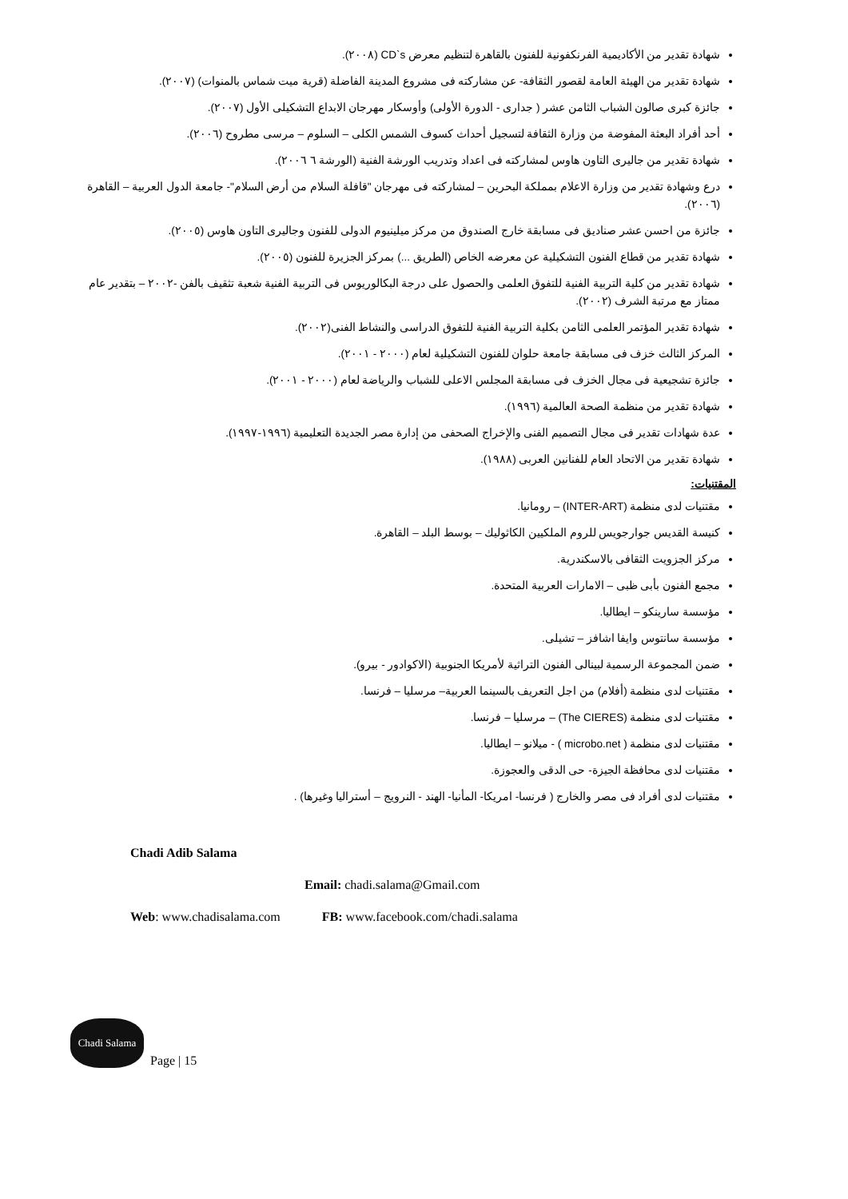شهادة تقدير من الأكاديمية الفرنكفونية للفنون بالقاهرة لتنظيم معرض CD`s (٢٠٠٨).
شهادة تقدير من الهيئة العامة لقصور الثقافة- عن مشاركته فى مشروع المدينة الفاضلة (قرية ميت شماس بالمنوات) (٢٠٠٧).
جائزة كبرى صالون الشباب الثامن عشر ( جدارى - الدورة الأولى) وأوسكار مهرجان الابداع التشكيلى الأول (٢٠٠٧).
أحد أفراد البعثة المفوضة من وزارة الثقافة لتسجيل أحداث كسوف الشمس الكلى – السلوم – مرسى مطروح (٢٠٠٦).
شهادة تقدير من جاليرى التاون هاوس لمشاركته فى اعداد وتدريب الورشة الفنية (الورشة ٦ ٢٠٠٦).
درع وشهادة تقدير من وزارة الاعلام بمملكة البحرين – لمشاركته فى مهرجان "قافلة السلام من أرض السلام"- جامعة الدول العربية – القاهرة (٢٠٠٦).
جائزة من احسن عشر صناديق فى مسابقة خارج الصندوق من مركز ميلينيوم الدولى للفنون وجاليرى التاون هاوس (٢٠٠٥).
شهادة تقدير من قطاع الفنون التشكيلية عن معرضه الخاص (الطريق ...) بمركز الجزيرة للفنون (٢٠٠٥).
شهادة تقدير من كلية التربية الفنية للتفوق العلمى والحصول على درجة البكالوريوس فى التربية الفنية شعبة تثقيف بالفن -٢٠٠٢ – بتقدير عام ممتاز مع مرتبة الشرف (٢٠٠٢).
شهادة تقدير المؤتمر العلمى الثامن بكلية التربية الفنية للتفوق الدراسى والنشاط الفنى(٢٠٠٢).
المركز الثالث خزف فى مسابقة جامعة حلوان للفنون التشكيلية لعام (٢٠٠٠ - ٢٠٠١).
جائزة تشجيعية فى مجال الخزف فى مسابقة المجلس الاعلى للشباب والرياضة لعام (٢٠٠٠ - ٢٠٠١).
شهادة تقدير من منظمة الصحة العالمية (١٩٩٦).
عدة شهادات تقدير فى مجال التصميم الفنى والإخراج الصحفى من إدارة مصر الجديدة التعليمية (١٩٩٦-١٩٩٧).
شهادة تقدير من الاتحاد العام للفنانين العربى (١٩٨٨).
المقتنيات:
مقتنيات لدى منظمة (INTER-ART) – رومانيا.
كنيسة القديس جوارجويس للروم الملكيين الكاثوليك – بوسط البلد – القاهرة.
مركز الجزويت الثقافى بالاسكندرية.
مجمع الفنون بأبى ظبى – الامارات العربية المتحدة.
مؤسسة سارينكو – ايطاليا.
مؤسسة سانتوس وايفا اشافز – تشيلى.
ضمن المجموعة الرسمية لبينالى الفنون التراثية لأمريكا الجنوبية (الاكوادور - بيرو).
مقتنيات لدى منظمة (أفلام) من اجل التعريف بالسينما العربية– مرسليا – فرنسا.
مقتنيات لدى منظمة (The CIERES) – مرسليا – فرنسا.
مقتنيات لدى منظمة ( microbo.net ) - ميلانو – ايطاليا.
مقتنيات لدى محافظة الجيزة- حى الدقى والعجوزة.
مقتنيات لدى أفراد فى مصر والخارج ( فرنسا- امريكا- المأنيا- الهند - النرويج – أستراليا وغيرها) .
Chadi Adib Salama
Email: chadi.salama@Gmail.com
Web: www.chadisalama.com FB: www.facebook.com/chadi.salama
Chadi Salama
Page | 15